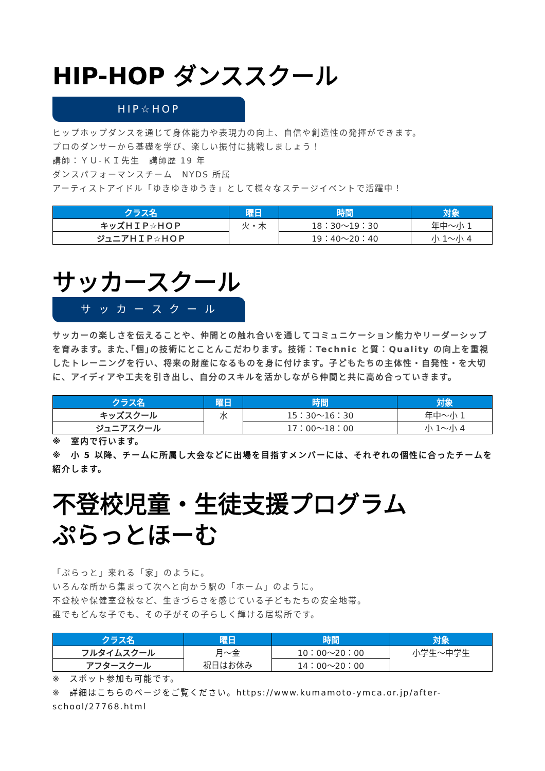HIP-HOP ダンススクール
HIP☆HOP
ヒップホップダンスを通じて身体能力や表現力の向上、自信や創造性の発揮ができます。
プロのダンサーから基礎を学び、楽しい振付に挑戦しましょう！
講師：ＹＵ-ＫＩ先生　講師歴 19 年
ダンスパフォーマンスチーム　NYDS 所属
アーティストアイドル「ゆきゆきゆうき」として様々なステージイベントで活躍中！
| クラス名 | 曜日 | 時間 | 対象 |
| --- | --- | --- | --- |
| キッズＨＩＰ☆ＨＯＰ | 火・木 | 18：30〜19：30 | 年中〜小 1 |
| ジュニアＨＩＰ☆ＨＯＰ | | 19：40〜20：40 | 小 1〜小 4 |
サッカースクール
サ ッ カ ー ス ク ー ル
サッカーの楽しさを伝えることや、仲間との触れ合いを通してコミュニケーション能力やリーダーシップを育みます。また､｢個｣の技術にとことんこだわります。技術：Technic と質：Quality の向上を重視したトレーニングを行い、将来の財産になるものを身に付けます。子どもたちの主体性・自発性・を大切に、アイディアや工夫を引き出し、自分のスキルを活かしながら仲間と共に高め合っていきます。
| クラス名 | 曜日 | 時間 | 対象 |
| --- | --- | --- | --- |
| キッズスクール | 水 | 15：30〜16：30 | 年中〜小 1 |
| ジュニアスクール | | 17：00〜18：00 | 小 1〜小 4 |
※　室内で行います。
※　小 5 以降、チームに所属し大会などに出場を目指すメンバーには、それぞれの個性に合ったチームを紹介します。
不登校児童・生徒支援プログラム
ぷらっとほーむ
「ぷらっと」来れる「家」のように。
いろんな所から集まって次へと向かう駅の「ホーム」のように。
不登校や保健室登校など、生きづらさを感じている子どもたちの安全地帯。
誰でもどんな子でも、その子がその子らしく輝ける居場所です。
| クラス名 | 曜日 | 時間 | 対象 |
| --- | --- | --- | --- |
| フルタイムスクール | 月〜金 祝日はお休み | 10：00〜20：00 | 小学生〜中学生 |
| アフタースクール | | 14：00〜20：00 | |
※　スポット参加も可能です。
※　詳細はこちらのページをご覧ください。https://www.kumamoto-ymca.or.jp/after-school/27768.html